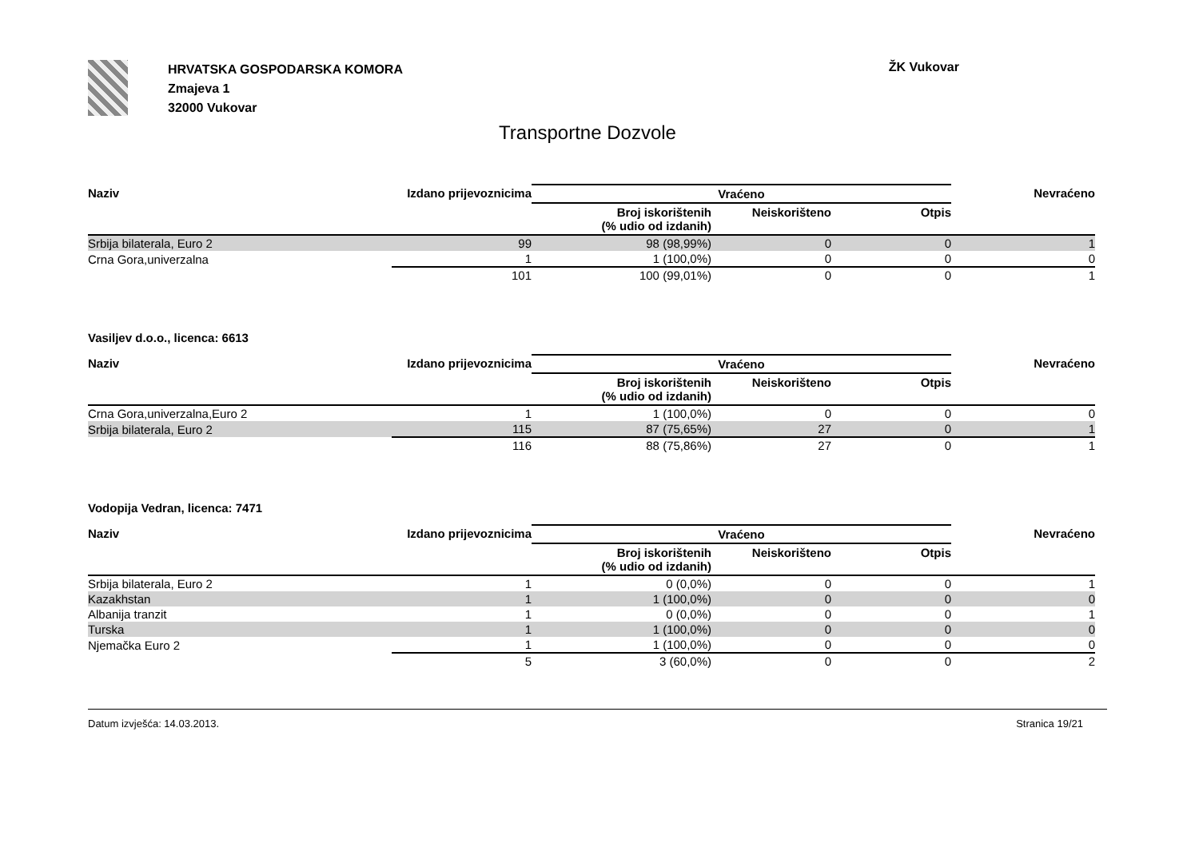HRVATSKA GOSPODARSKA KOMORA
Zmajeva 1
32000 Vukovar
ŽK Vukovar
Transportne Dozvole
| Naziv | Izdano prijevoznicima | Vraćeno | | | Nevraćeno |
| --- | --- | --- | --- | --- | --- |
| | | Broj iskorištenih (% udio od izdanih) | Neiskorišteno | Otpis | |
| Srbija bilaterala, Euro 2 | 99 | 98 (98,99%) | 0 | 0 | 1 |
| Crna Gora,univerzalna | 1 | 1 (100,0%) | 0 | 0 | 0 |
| | 101 | 100 (99,01%) | 0 | 0 | 1 |
Vasiljev d.o.o., licenca: 6613
| Naziv | Izdano prijevoznicima | Vraćeno | | | Nevraćeno |
| --- | --- | --- | --- | --- | --- |
| | | Broj iskorištenih (% udio od izdanih) | Neiskorišteno | Otpis | |
| Crna Gora,univerzalna,Euro 2 | 1 | 1 (100,0%) | 0 | 0 | 0 |
| Srbija bilaterala, Euro 2 | 115 | 87 (75,65%) | 27 | 0 | 1 |
| | 116 | 88 (75,86%) | 27 | 0 | 1 |
Vodopija Vedran, licenca: 7471
| Naziv | Izdano prijevoznicima | Vraćeno | | | Nevraćeno |
| --- | --- | --- | --- | --- | --- |
| | | Broj iskorištenih (% udio od izdanih) | Neiskorišteno | Otpis | |
| Srbija bilaterala, Euro 2 | 1 | 0 (0,0%) | 0 | 0 | 1 |
| Kazakhstan | 1 | 1 (100,0%) | 0 | 0 | 0 |
| Albanija tranzit | 1 | 0 (0,0%) | 0 | 0 | 1 |
| Turska | 1 | 1 (100,0%) | 0 | 0 | 0 |
| Njemačka Euro 2 | 1 | 1 (100,0%) | 0 | 0 | 0 |
| | 5 | 3 (60,0%) | 0 | 0 | 2 |
Datum izvješća: 14.03.2013. Stranica 19/21